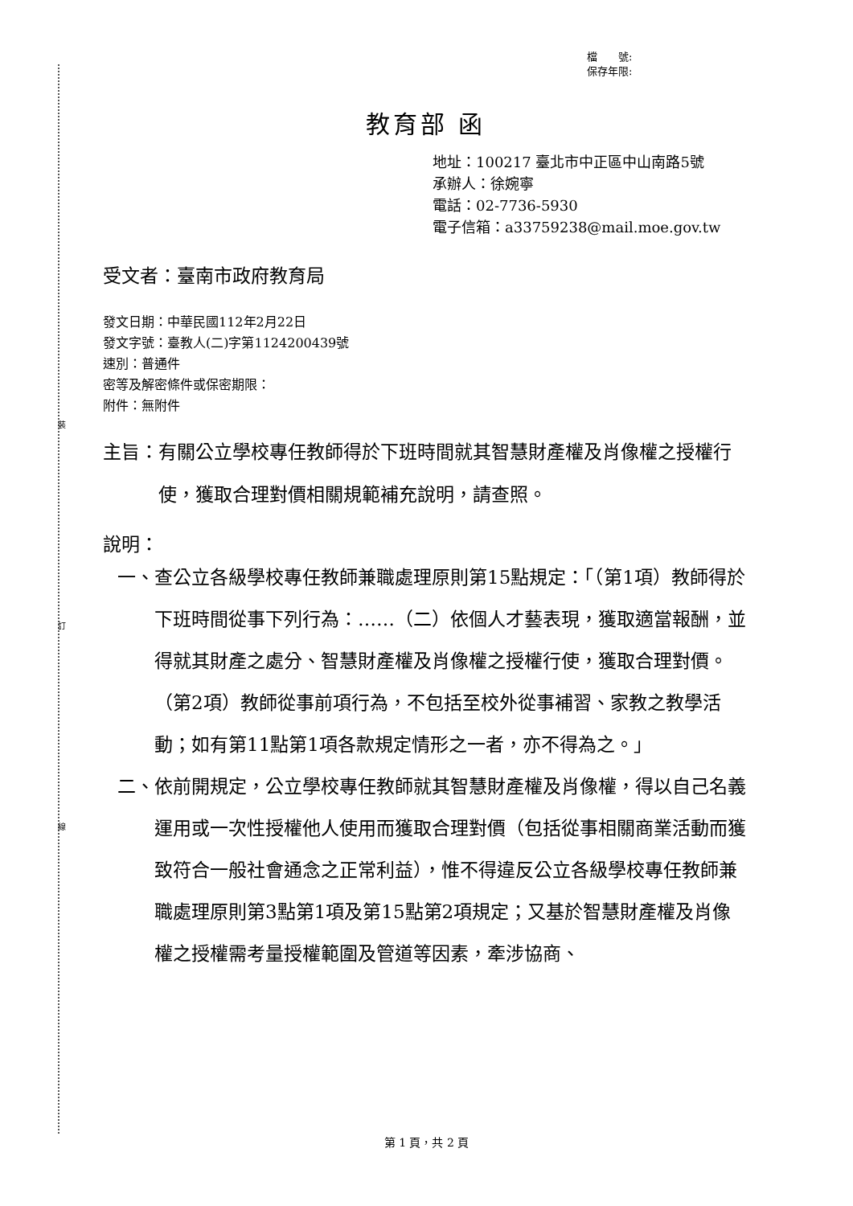裝
訂
線
檔　　號:
保存年限:
教育部 函
地址：100217 臺北市中正區中山南路5號
承辦人：徐婉寧
電話：02-7736-5930
電子信箱：a33759238@mail.moe.gov.tw
受文者：臺南市政府教育局
發文日期：中華民國112年2月22日
發文字號：臺教人(二)字第1124200439號
速別：普通件
密等及解密條件或保密期限：
附件：無附件
主旨： 有關公立學校專任教師得於下班時間就其智慧財產權及肖像權之授權行使，獲取合理對價相關規範補充說明，請查照。
說明：
一、 查公立各級學校專任教師兼職處理原則第15點規定：「（第1項）教師得於下班時間從事下列行為：……（二）依個人才藝表現，獲取適當報酬，並得就其財產之處分、智慧財產權及肖像權之授權行使，獲取合理對價。（第2項）教師從事前項行為，不包括至校外從事補習、家教之教學活動；如有第11點第1項各款規定情形之一者，亦不得為之。」
二、 依前開規定，公立學校專任教師就其智慧財產權及肖像權，得以自己名義運用或一次性授權他人使用而獲取合理對價（包括從事相關商業活動而獲致符合一般社會通念之正常利益），惟不得違反公立各級學校專任教師兼職處理原則第3點第1項及第15點第2項規定；又基於智慧財產權及肖像權之授權需考量授權範圍及管道等因素，牽涉協商、
第 1 頁，共 2 頁